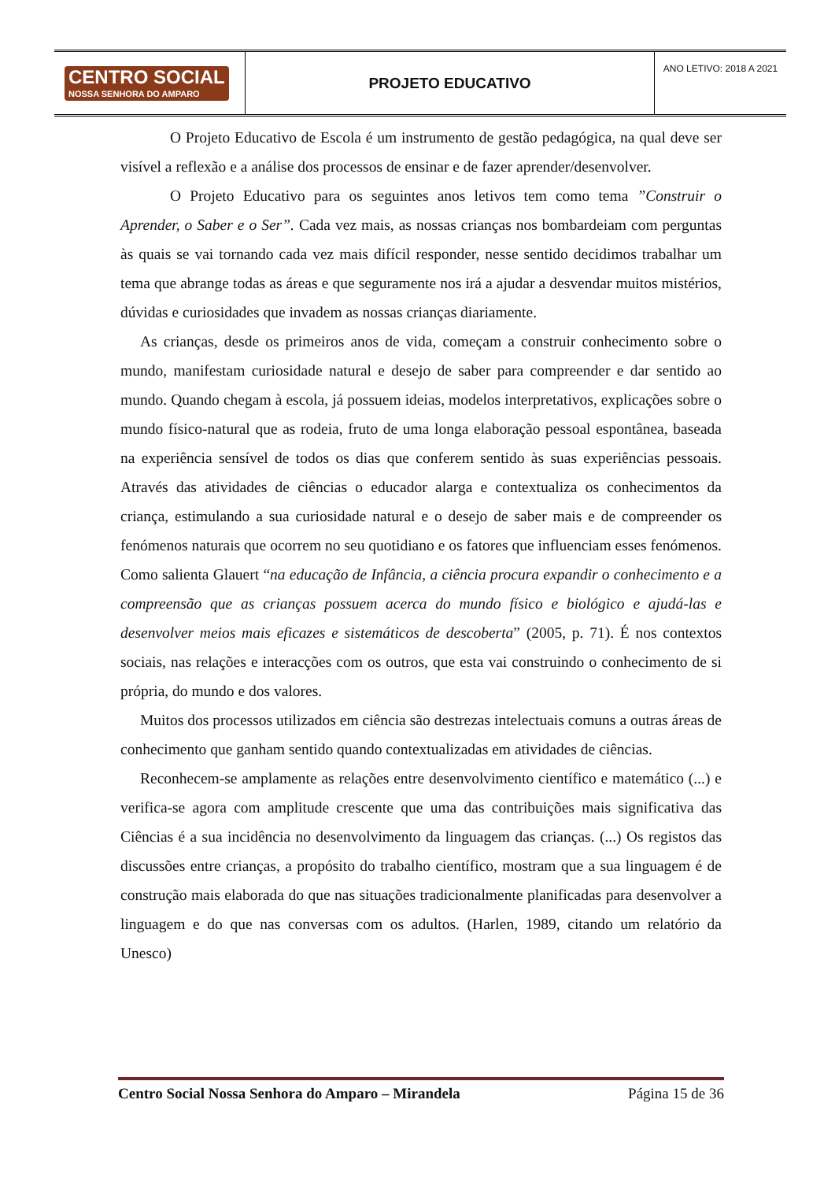| CENTRO SOCIAL NOSSA SENHORA DO AMPARO | PROJETO EDUCATIVO | ANO LETIVO: 2018 A 2021 |
O Projeto Educativo de Escola é um instrumento de gestão pedagógica, na qual deve ser visível a reflexão e a análise dos processos de ensinar e de fazer aprender/desenvolver.
O Projeto Educativo para os seguintes anos letivos tem como tema ”Construir o Aprender, o Saber e o Ser”. Cada vez mais, as nossas crianças nos bombardeiam com perguntas às quais se vai tornando cada vez mais difícil responder, nesse sentido decidimos trabalhar um tema que abrange todas as áreas e que seguramente nos irá a ajudar a desvendar muitos mistérios, dúvidas e curiosidades que invadem as nossas crianças diariamente.
As crianças, desde os primeiros anos de vida, começam a construir conhecimento sobre o mundo, manifestam curiosidade natural e desejo de saber para compreender e dar sentido ao mundo. Quando chegam à escola, já possuem ideias, modelos interpretativos, explicações sobre o mundo físico-natural que as rodeia, fruto de uma longa elaboração pessoal espontânea, baseada na experiência sensível de todos os dias que conferem sentido às suas experiências pessoais. Através das atividades de ciências o educador alarga e contextualiza os conhecimentos da criança, estimulando a sua curiosidade natural e o desejo de saber mais e de compreender os fenómenos naturais que ocorrem no seu quotidiano e os fatores que influenciam esses fenómenos. Como salienta Glauert “na educação de Infância, a ciência procura expandir o conhecimento e a compreensão que as crianças possuem acerca do mundo físico e biológico e ajudá-las e desenvolver meios mais eficazes e sistemáticos de descoberta” (2005, p. 71). É nos contextos sociais, nas relações e interacções com os outros, que esta vai construindo o conhecimento de si própria, do mundo e dos valores.
Muitos dos processos utilizados em ciência são destrezas intelectuais comuns a outras áreas de conhecimento que ganham sentido quando contextualizadas em atividades de ciências.
Reconhecem-se amplamente as relações entre desenvolvimento científico e matemático (...) e verifica-se agora com amplitude crescente que uma das contribuições mais significativa das Ciências é a sua incidência no desenvolvimento da linguagem das crianças. (...) Os registos das discussões entre crianças, a propósito do trabalho científico, mostram que a sua linguagem é de construção mais elaborada do que nas situações tradicionalmente planificadas para desenvolver a linguagem e do que nas conversas com os adultos. (Harlen, 1989, citando um relatório da Unesco)
Centro Social Nossa Senhora do Amparo – Mirandela Página 15 de 36